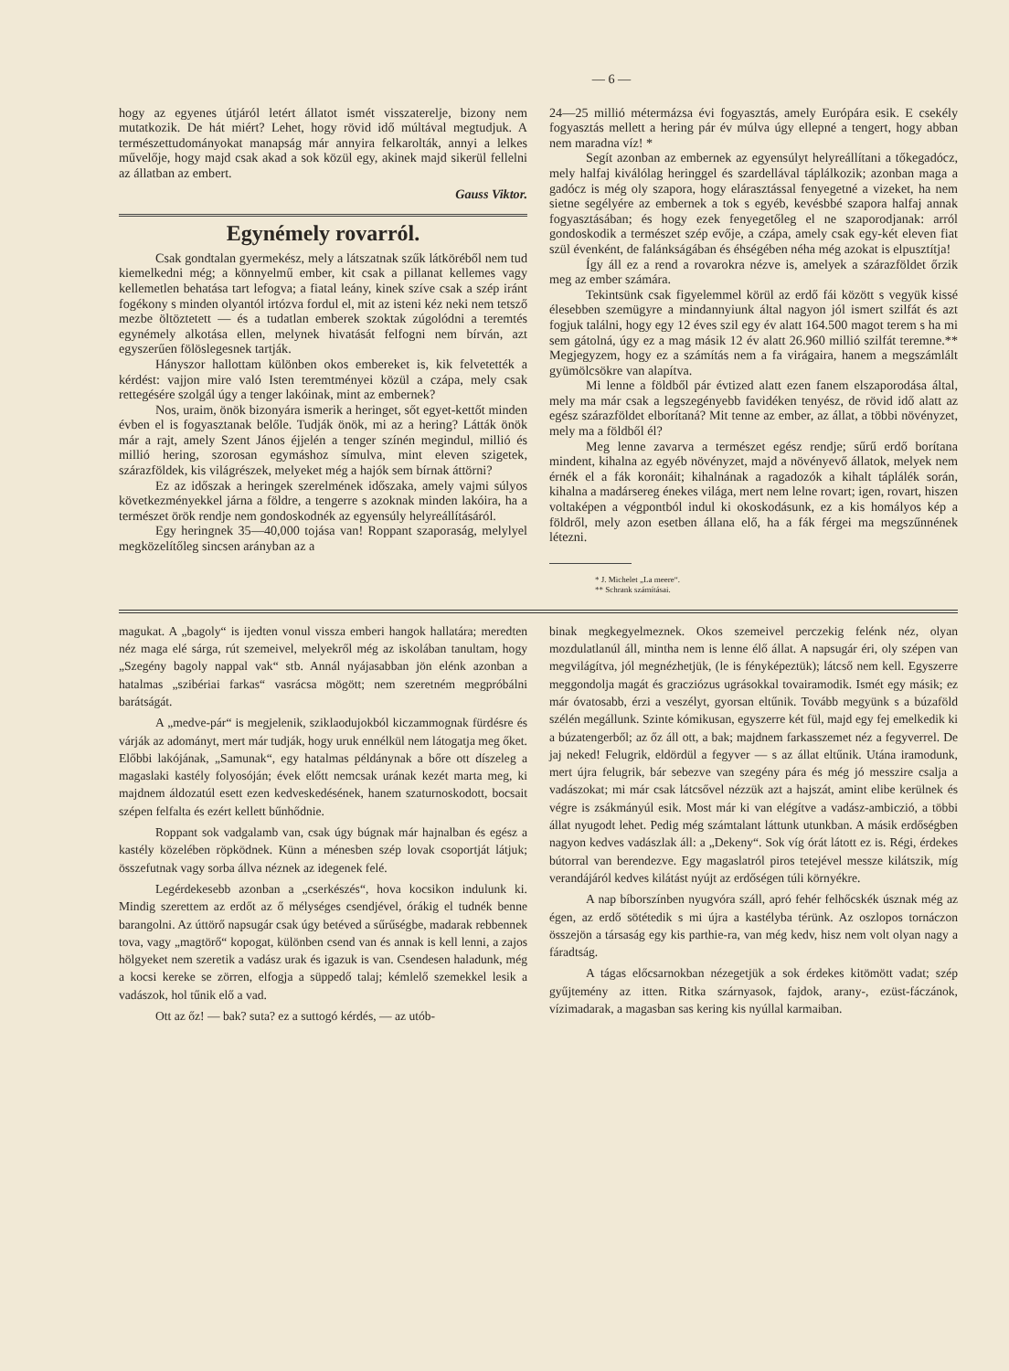— 6 —
hogy az egyenes útjáról letért állatot ismét visszaterelje, bizony nem mutatkozik. De hát miért? Lehet, hogy rövid idő múltával megtudjuk. A természettudományokat manapság már annyira felkarolták, annyi a lelkes művelője, hogy majd csak akad a sok közül egy, akinek majd sikerül fellelni az állatban az embert.
Gauss Viktor.
Egynémely rovarról.
Csak gondtalan gyermekész, mely a látszatnak szűk látköréből nem tud kiemelkedni még; a könnyelmű ember, kit csak a pillanat kellemes vagy kellemetlen behatása tart lefogva; a fiatal leány, kinek szíve csak a szép iránt fogékony s minden olyantól irtózva fordul el, mit az isteni kéz neki nem tetsző mezbe öltöztetett — és a tudatlan emberek szoktak zúgolódni a teremtés egynémely alkotása ellen, melynek hivatását felfogni nem bírván, azt egyszerűen fölöslegesnek tartják.
Hányszor hallottam különben okos embereket is, kik felvetették a kérdést: vajjon mire való Isten teremtményei közül a czápa, mely csak rettegésére szolgál úgy a tenger lakóinak, mint az embernek?
Nos, uraim, önök bizonyára ismerik a heringet, sőt egyet-kettőt minden évben el is fogyasztanak belőle. Tudják önök, mi az a hering? Látták önök már a rajt, amely Szent János éjjelén a tenger színén megindul, millió és millió hering, szorosan egymáshoz símulva, mint eleven szigetek, szárazföldek, kis világrészek, melyeket még a hajók sem bírnak áttörni?
Ez az időszak a heringek szerelmének időszaka, amely vajmi súlyos következményekkel járna a földre, a tengerre s azoknak minden lakóira, ha a természet örök rendje nem gondoskodnék az egyensúly helyreállításáról.
Egy heringnek 35—40,000 tojása van! Roppant szaporaság, melylyel megközelítőleg sincsen arányban az a
24—25 millió métermázsa évi fogyasztás, amely Európára esik. E csekély fogyasztás mellett a hering pár év múlva úgy ellepné a tengert, hogy abban nem maradna víz! *
Segít azonban az embernek az egyensúlyt helyreállítani a tőkegadócz, mely halfaj kiválólag heringgel és szardellával táplálkozik; azonban maga a gadócz is még oly szapora, hogy elárasztással fenyegetné a vizeket, ha nem sietne segélyére az embernek a tok s egyéb, kevésbbé szapora halfaj annak fogyasztásában; és hogy ezek fenyegetőleg el ne szaporodjanak: arról gondoskodik a természet szép evője, a czápa, amely csak egy-két eleven fiat szül évenként, de falánkságában és éhségében néha még azokat is elpusztítja!
Így áll ez a rend a rovarokra nézve is, amelyek a szárazföldet őrzik meg az ember számára.
Tekintsünk csak figyelemmel körül az erdő fái között s vegyük kissé élesebben szemügyre a mindannyiunk által nagyon jól ismert szilfát és azt fogjuk találni, hogy egy 12 éves szil egy év alatt 164.500 magot terem s ha mi sem gátolná, úgy ez a mag másik 12 év alatt 26.960 millió szilfát teremne.** Megjegyzem, hogy ez a számítás nem a fa virágaira, hanem a megszámlált gyümölcsökre van alapítva.
Mi lenne a földből pár évtized alatt ezen fanem elszaporodása által, mely ma már csak a legszegényebb favidéken tenyész, de rövid idő alatt az egész szárazföldet elborítaná? Mit tenne az ember, az állat, a többi növényzet, mely ma a földből él?
Meg lenne zavarva a természet egész rendje; sűrű erdő borítana mindent, kihalna az egyéb növényzet, majd a növényevő állatok, melyek nem érnék el a fák koronáit; kihalnának a ragadozók a kihalt táplálék során, kihalna a madársereg énekes világa, mert nem lelne rovart; igen, rovart, hiszen voltaképen a végpontból indul ki okoskodásunk, ez a kis homályos kép a földről, mely azon esetben állana elő, ha a fák férgei ma megszűnnének létezni.
* J. Michelet „La meere“.
** Schrank számításai.
magukat. A „bagoly“ is ijedten vonul vissza emberi hangok hallatára; meredten néz maga elé sárga, rút szemeivel, melyekről még az iskolában tanultam, hogy „Szegény bagoly nappal vak“ stb. Annál nyájasabban jön elénk azonban a hatalmas „szibériai farkas“ vasrácsa mögött; nem szeretném megpróbálni barátságát.
A „medve-pár“ is megjelenik, sziklaodujokból kiczammognak fürdésre és várják az adományt, mert már tudják, hogy uruk ennélkül nem látogatja meg őket. Előbbi lakójának, „Samunak“, egy hatalmas példánynak a bőre ott díszeleg a magaslaki kastély folyosóján; évek előtt nemcsak urának kezét marta meg, ki majdnem áldozatúl esett ezen kedveskedésének, hanem szaturnoskodott, bocsait szépen felfalta és ezért kellett bűnhődnie.
Roppant sok vadgalamb van, csak úgy búgnak már hajnalban és egész a kastély közelében röpködnek. Künn a ménesben szép lovak csoportját látjuk; összefutnak vagy sorba állva néznek az idegenek felé.
Legérdekesebb azonban a „cserkészés“, hova kocsikon indulunk ki. Mindig szerettem az erdőt az ő mélységes csendjével, órákig el tudnék benne barangolni. Az úttörő napsugár csak úgy betéved a sűrűségbe, madarak rebbennek tova, vagy „magtörő“ kopogat, különben csend van és annak is kell lenni, a zajos hölgyeket nem szeretik a vadász urak és igazuk is van. Csendesen haladunk, még a kocsi kereke se zörren, elfogja a süppedő talaj; kémlelő szemekkel lesik a vadászok, hol tűnik elő a vad.
Ott az őz! — bak? suta? ez a suttogó kérdés, — az utób-
binak megkegyelmeznek. Okos szemeivel perczekig felénk néz, olyan mozdulatlanúl áll, mintha nem is lenne élő állat. A napsugár éri, oly szépen van megvilágítva, jól megnézhetjük, (le is fényképeztük); látcső nem kell. Egyszerre meggondolja magát és gracziózus ugrásokkal tovairamodik. Ismét egy másik; ez már óvatosabb, érzi a veszélyt, gyorsan eltűnik. Tovább megyünk s a búzaföld szélén megállunk. Szinte kómikusan, egyszerre két fül, majd egy fej emelkedik ki a búzatengerből; az őz áll ott, a bak; majdnem farkasszemet néz a fegyverrel. De jaj neked! Felugrik, eldördül a fegyver — s az állat eltűnik. Utána iramodunk, mert újra felugrik, bár sebezve van szegény pára és még jó messzire csalja a vadászokat; mi már csak látcsővel nézzük azt a hajszát, amint elibe kerülnek és végre is zsákmányúl esik. Most már ki van elégítve a vadász-ambiczió, a többi állat nyugodt lehet. Pedig még számtalant láttunk utunkban. A másik erdőségben nagyon kedves vadászlak áll: a „Dekeny“. Sok víg órát látott ez is. Régi, érdekes bútorral van berendezve. Egy magaslatról piros tetejével messze kilátszik, míg verandájáról kedves kilátást nyújt az erdőségen túli környékre.
A nap bíborszínben nyugvóra száll, apró fehér felhőcskék úsznak még az égen, az erdő sötétedik s mi újra a kastélyba térünk. Az oszlopos tornáczon összejön a társaság egy kis parthie-ra, van még kedv, hisz nem volt olyan nagy a fáradtság.
A tágas előcsarnokban nézegetjük a sok érdekes kitömött vadat; szép gyűjtemény az itten. Ritka szárnyasok, fajdok, arany-, ezüst-fáczánok, vízimadarak, a magasban sas kering kis nyúllal karmaiban.